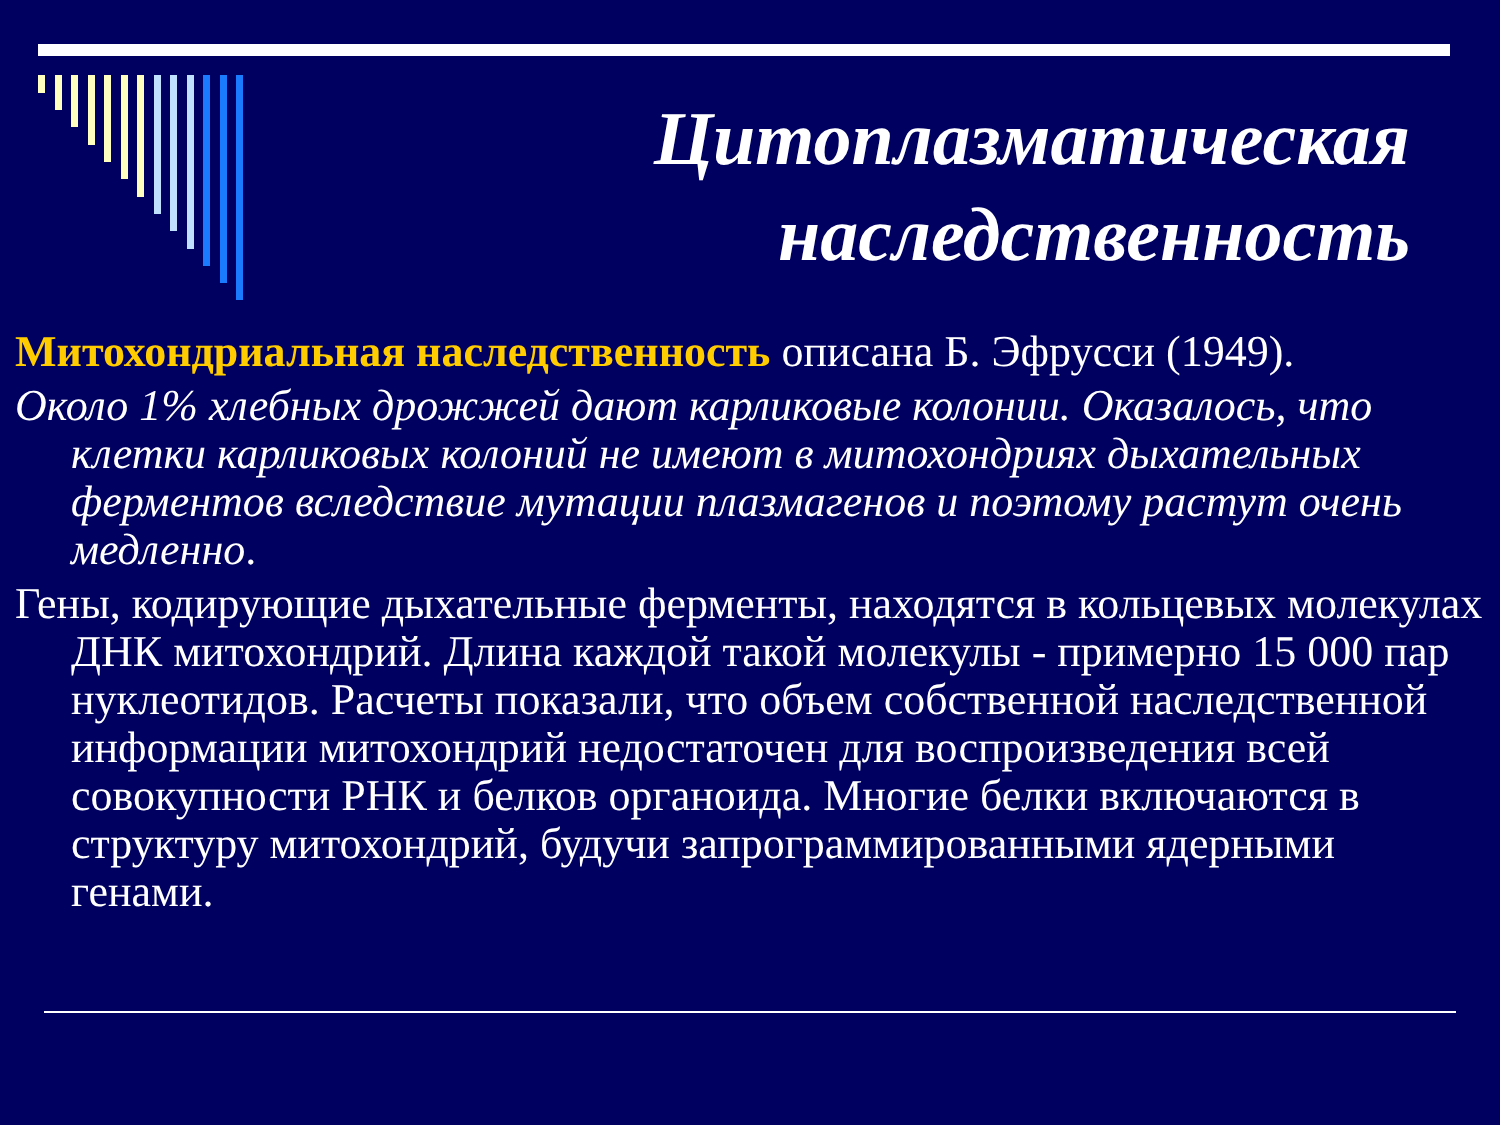Цитоплазматическая
наследственность
Митохондриальная наследственность описана Б. Эфрусси (1949).
Около 1% хлебных дрожжей дают карликовые колонии. Оказалось, что клетки карликовых колоний не имеют в митохондриях дыхательных ферментов вследствие мутации плазмагенов и поэтому растут очень медленно.
Гены, кодирующие дыхательные ферменты, находятся в кольцевых молекулах ДНК митохондрий. Длина каждой такой молекулы - примерно 15 000 пар нуклеотидов. Расчеты показали, что объем собственной наследственной информации митохондрий недостаточен для воспроизведения всей совокупности РНК и белков органоида. Многие белки включаются в структуру митохондрий, будучи запрограммированными ядерными генами.